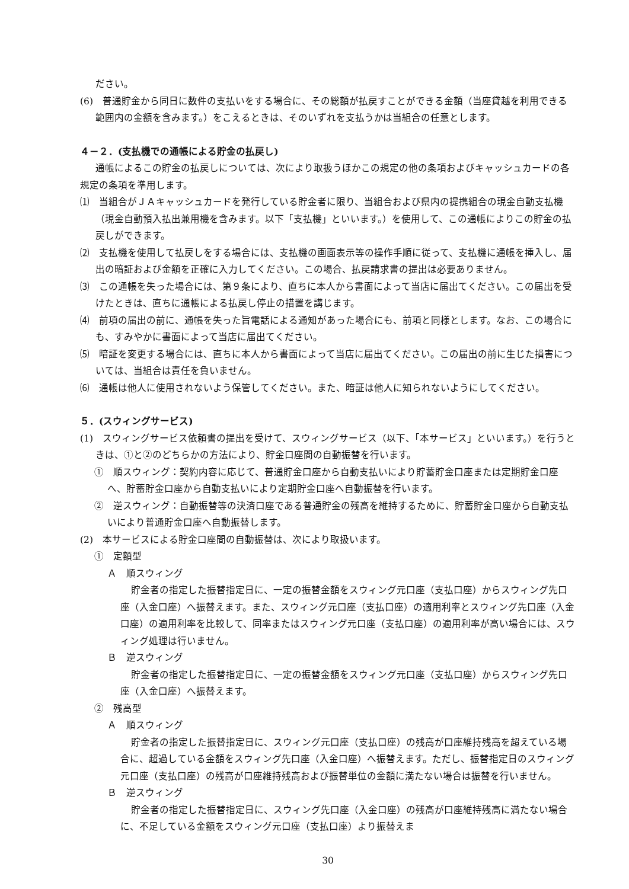ださい。
(6)　普通貯金から同日に数件の支払いをする場合に、その総額が払戻すことができる金額（当座貸越を利用できる範囲内の金額を含みます。）をこえるときは、そのいずれを支払うかは当組合の任意とします。
４－２．(支払機での通帳による貯金の払戻し)
通帳によるこの貯金の払戻しについては、次により取扱うほかこの規定の他の条項およびキャッシュカードの各規定の条項を準用します。
⑴　当組合がＪＡキャッシュカードを発行している貯金者に限り、当組合および県内の提携組合の現金自動支払機（現金自動預入払出兼用機を含みます。以下「支払機」といいます。）を使用して、この通帳によりこの貯金の払戻しができます。
⑵　支払機を使用して払戻しをする場合には、支払機の画面表示等の操作手順に従って、支払機に通帳を挿入し、届出の暗証および金額を正確に入力してください。この場合、払戻請求書の提出は必要ありません。
⑶　この通帳を失った場合には、第９条により、直ちに本人から書面によって当店に届出てください。この届出を受けたときは、直ちに通帳による払戻し停止の措置を講じます。
⑷　前項の届出の前に、通帳を失った旨電話による通知があった場合にも、前項と同様とします。なお、この場合にも、すみやかに書面によって当店に届出てください。
⑸　暗証を変更する場合には、直ちに本人から書面によって当店に届出てください。この届出の前に生じた損害については、当組合は責任を負いません。
⑹　通帳は他人に使用されないよう保管してください。また、暗証は他人に知られないようにしてください。
５．(スウィングサービス)
(1)　スウィングサービス依頼書の提出を受けて、スウィングサービス（以下、「本サービス」といいます。）を行うときは、①と②のどちらかの方法により、貯金口座間の自動振替を行います。
①　順スウィング：契約内容に応じて、普通貯金口座から自動支払いにより貯蓄貯金口座または定期貯金口座へ、貯蓄貯金口座から自動支払いにより定期貯金口座へ自動振替を行います。
②　逆スウィング：自動振替等の決済口座である普通貯金の残高を維持するために、貯蓄貯金口座から自動支払いにより普通貯金口座へ自動振替します。
(2)　本サービスによる貯金口座間の自動振替は、次により取扱います。
①　定額型
Ａ　順スウィング
貯金者の指定した振替指定日に、一定の振替金額をスウィング元口座（支払口座）からスウィング先口座（入金口座）へ振替えます。また、スウィング元口座（支払口座）の適用利率とスウィング先口座（入金口座）の適用利率を比較して、同率またはスウィング元口座（支払口座）の適用利率が高い場合には、スウィング処理は行いません。
Ｂ　逆スウィング
貯金者の指定した振替指定日に、一定の振替金額をスウィング元口座（支払口座）からスウィング先口座（入金口座）へ振替えます。
②　残高型
Ａ　順スウィング
貯金者の指定した振替指定日に、スウィング元口座（支払口座）の残高が口座維持残高を超えている場合に、超過している金額をスウィング先口座（入金口座）へ振替えます。ただし、振替指定日のスウィング元口座（支払口座）の残高が口座維持残高および振替単位の金額に満たない場合は振替を行いません。
Ｂ　逆スウィング
貯金者の指定した振替指定日に、スウィング先口座（入金口座）の残高が口座維持残高に満たない場合に、不足している金額をスウィング元口座（支払口座）より振替えま
30